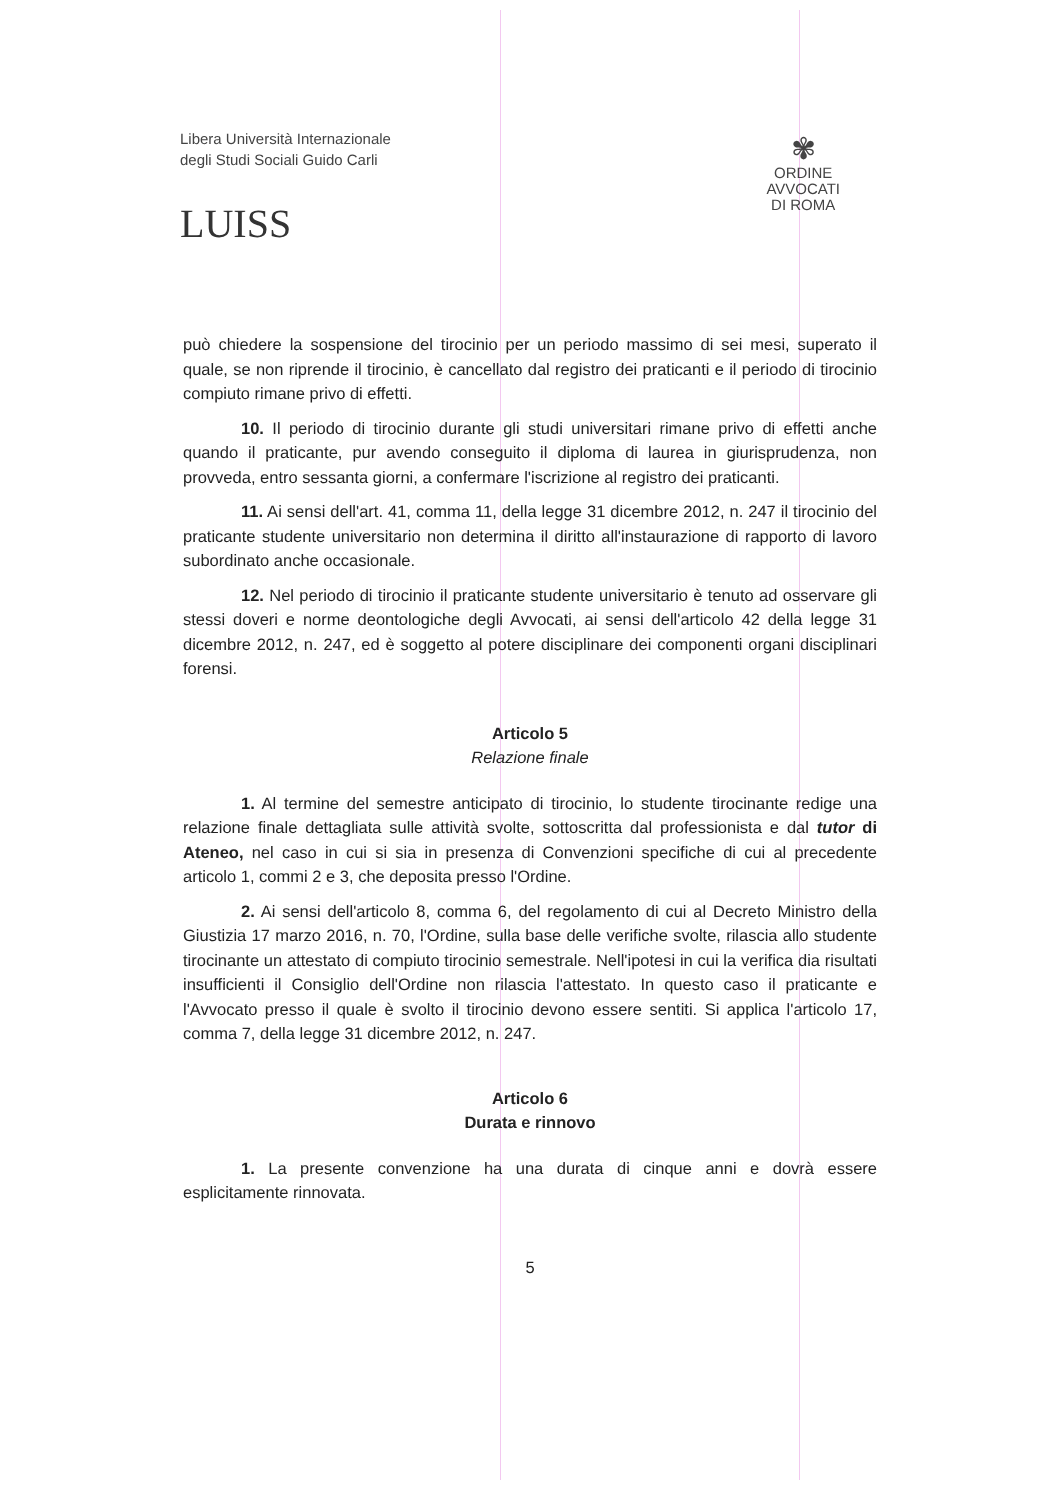Libera Università Internazionale
degli Studi Sociali Guido Carli
LUISS
✾
ORDINE
AVVOCATI
DI ROMA
può chiedere la sospensione del tirocinio per un periodo massimo di sei mesi, superato il quale, se non riprende il tirocinio, è cancellato dal registro dei praticanti e il periodo di tirocinio compiuto rimane privo di effetti.
10. Il periodo di tirocinio durante gli studi universitari rimane privo di effetti anche quando il praticante, pur avendo conseguito il diploma di laurea in giurisprudenza, non provveda, entro sessanta giorni, a confermare l'iscrizione al registro dei praticanti.
11. Ai sensi dell'art. 41, comma 11, della legge 31 dicembre 2012, n. 247 il tirocinio del praticante studente universitario non determina il diritto all'instaurazione di rapporto di lavoro subordinato anche occasionale.
12. Nel periodo di tirocinio il praticante studente universitario è tenuto ad osservare gli stessi doveri e norme deontologiche degli Avvocati, ai sensi dell'articolo 42 della legge 31 dicembre 2012, n. 247, ed è soggetto al potere disciplinare dei componenti organi disciplinari forensi.
Articolo 5
Relazione finale
1. Al termine del semestre anticipato di tirocinio, lo studente tirocinante redige una relazione finale dettagliata sulle attività svolte, sottoscritta dal professionista e dal tutor di Ateneo, nel caso in cui si sia in presenza di Convenzioni specifiche di cui al precedente articolo 1, commi 2 e 3, che deposita presso l'Ordine.
2. Ai sensi dell'articolo 8, comma 6, del regolamento di cui al Decreto Ministro della Giustizia 17 marzo 2016, n. 70, l'Ordine, sulla base delle verifiche svolte, rilascia allo studente tirocinante un attestato di compiuto tirocinio semestrale. Nell'ipotesi in cui la verifica dia risultati insufficienti il Consiglio dell'Ordine non rilascia l'attestato. In questo caso il praticante e l'Avvocato presso il quale è svolto il tirocinio devono essere sentiti. Si applica l'articolo 17, comma 7, della legge 31 dicembre 2012, n. 247.
Articolo 6
Durata e rinnovo
1. La presente convenzione ha una durata di cinque anni e dovrà essere esplicitamente rinnovata.
5